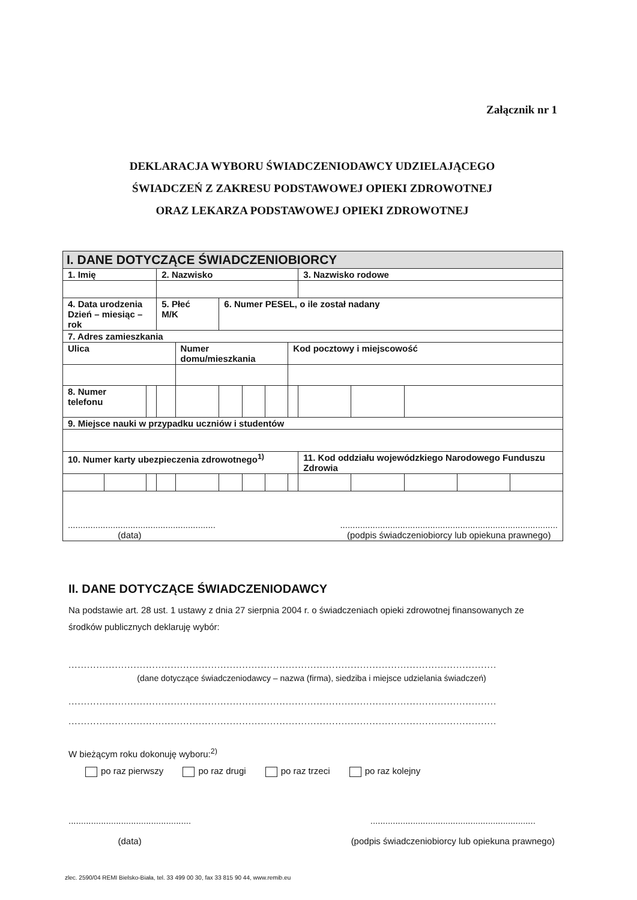Załącznik nr 1
DEKLARACJA WYBORU ŚWIADCZENIODAWCY UDZIELAJĄCEGO
ŚWIADCZEŃ Z ZAKRESU PODSTAWOWEJ OPIEKI ZDROWOTNEJ
ORAZ LEKARZA PODSTAWOWEJ OPIEKI ZDROWOTNEJ
| I. DANE DOTYCZĄCE ŚWIADCZENIOBIORCY | | | | | | | | | | | | | |
| 1. Imię | | | 2. Nazwisko | | | | | | 3. Nazwisko rodowe | | | | |
| 4. Data urodzenia Dzień – miesiąc –rok | | | 5. Płeć M/K | | 6. Numer PESEL, o ile został nadany | | | | | | | | |
| 7. Adres zamieszkania | | | | | | | | | | | | | |
| Ulica | | | | Numer domu/mieszkania | | | | Kod pocztowy i miejscowość | | | | | |
| 8. Numer telefonu | | | | | | | | | | | | | |
| 9. Miejsce nauki w przypadku uczniów i studentów | | | | | | | | | | | | | |
| 10. Numer karty ubezpieczenia zdrowotnego<sup>1)</sup> | | | | | | | | | 11. Kod oddziału wojewódzkiego Narodowego Funduszu Zdrowia | | | | |
| ........................................................... (data) ....................................................................................... (podpis świadczeniobiorcy lub opiekuna prawnego) | | | | | | | | | | | | | |
II. DANE DOTYCZĄCE ŚWIADCZENIODAWCY
Na podstawie art. 28 ust. 1 ustawy z dnia 27 sierpnia 2004 r. o świadczeniach opieki zdrowotnej finansowanych ze środków publicznych deklaruję wybór:
..........................................................................................................................................
(dane dotyczące świadczeniodawcy – nazwa (firma), siedziba i miejsce udzielania świadczeń)
..........................................................................................................................................
..........................................................................................................................................
W bieżącym roku dokonuję wyboru:<sup>2)</sup>
po raz pierwszy po raz drugi po raz trzeci po raz kolejny
.................................................
(data)
..................................................................
(podpis świadczeniobiorcy lub opiekuna prawnego)
zlec. 2590/04 REMI Bielsko-Biała, tel. 33 499 00 30, fax 33 815 90 44, www.remib.eu